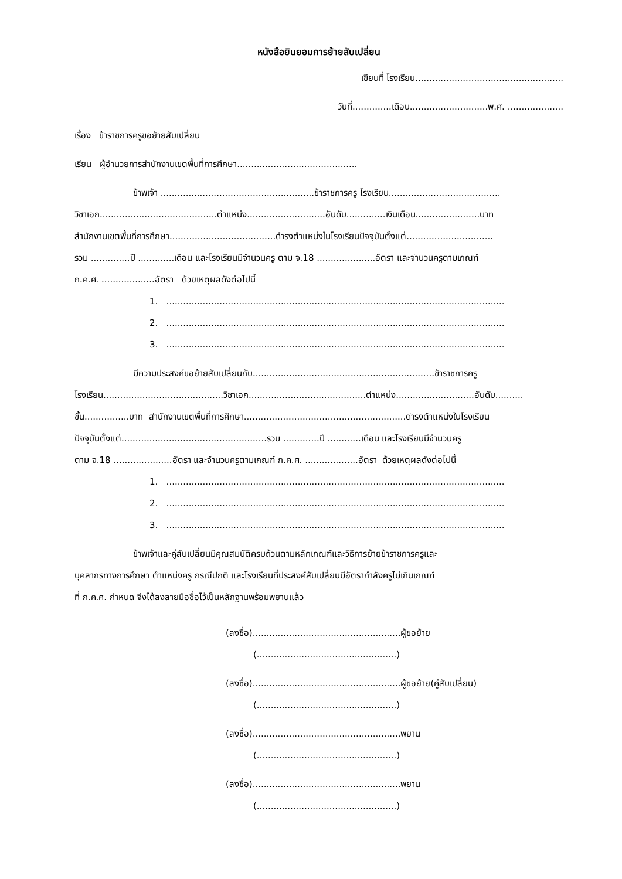หนังสือยินยอมการย้ายสับเปลี่ยน
เขียนที่ โรงเรียน.....................................................
วันที่..............เดือน............................พ.ศ. ....................
เรื่อง ข้าราชการครูขอย้ายสับเปลี่ยน
เรียน ผู้อำนวยการสำนักงานเขตพื้นที่การศึกษา...........................................
ข้าพเจ้า .......................................................ข้าราชการครู โรงเรียน........................................
วิชาเอก..........................................ตำแหน่ง............................อันดับ..............เงินเดือน.......................บาท
สำนักงานเขตพื้นที่การศึกษา......................................ดำรงตำแหน่งในโรงเรียนปัจจุบันตั้งแต่...............................
รวม ..............ปี .............เดือน และโรงเรียนมีจำนวนครู ตาม จ.18 .....................อัตรา และจำนวนครูตามเกณฑ์
ก.ค.ศ. ...................อัตรา ด้วยเหตุผลดังต่อไปนี้
1. .........................................................................................................................
2. .........................................................................................................................
3. .........................................................................................................................
มีความประสงค์ขอย้ายสับเปลี่ยนกับ.................................................................ข้าราชการครู
โรงเรียน...........................................วิชาเอก..........................................ตำแหน่ง............................อันดับ..........
ขั้น................บาท สำนักงานเขตพื้นที่การศึกษา..........................................................ดำรงตำแหน่งในโรงเรียน
ปัจจุบันตั้งแต่....................................................รวม .............ปี ............เดือน และโรงเรียนมีจำนวนครู
ตาม จ.18 .....................อัตรา และจำนวนครูตามเกณฑ์ ก.ค.ศ. ...................อัตรา ด้วยเหตุผลดังต่อไปนี้
1. .........................................................................................................................
2. .........................................................................................................................
3. .........................................................................................................................
ข้าพเจ้าและคู่สับเปลี่ยนมีคุณสมบัติครบถ้วนตามหลักเกณฑ์และวิธีการย้ายข้าราชการครูและ
บุคลากรทางการศึกษา ตำแหน่งครู กรณีปกติ และโรงเรียนที่ประสงค์สับเปลี่ยนมีอัตรากำลังครูไม่เกินเกณฑ์
ที่ ก.ค.ศ. กำหนด จึงได้ลงลายมือชื่อไว้เป็นหลักฐานพร้อมพยานแล้ว
(ลงชื่อ).....................................................ผู้ขอย้าย
(..................................................)
(ลงชื่อ).....................................................ผู้ขอย้าย(คู่สับเปลี่ยน)
(..................................................)
(ลงชื่อ).....................................................พยาน
(..................................................)
(ลงชื่อ).....................................................พยาน
(..................................................)